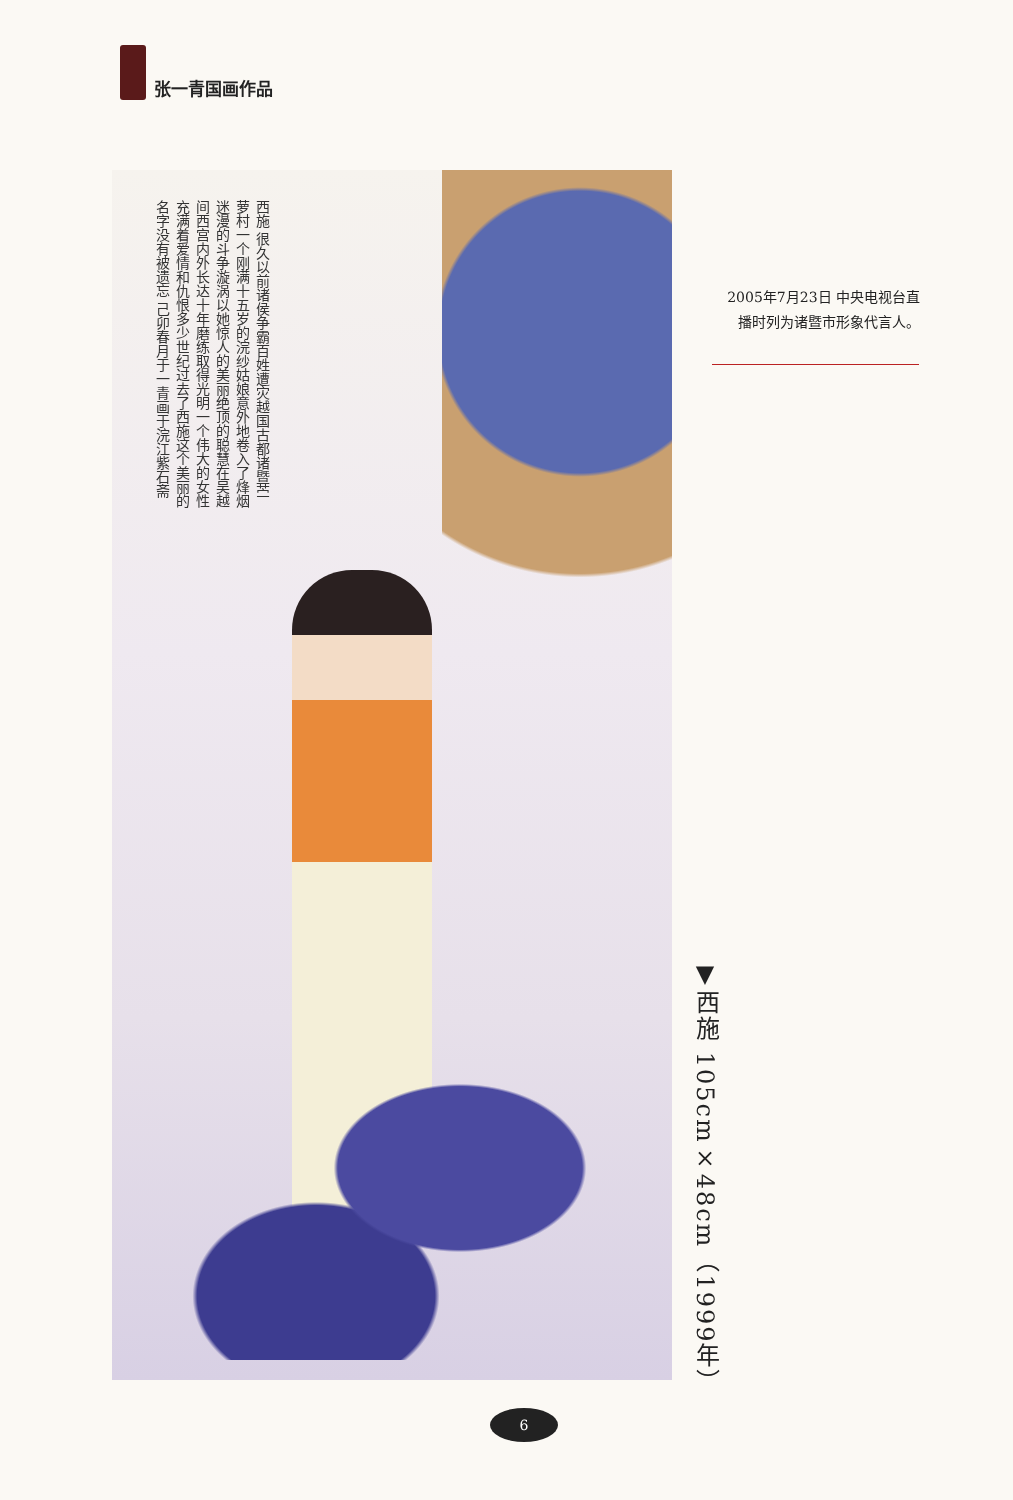张一青国画作品
西施 很久以前诸侯争霸百姓遭灾越国古都诸暨苎萝村一个刚满十五岁的浣纱姑娘意外地卷入了烽烟迷漫的斗争漩涡以她惊人的美丽绝顶的聪慧在吴越间西宫内外长达十年磨练取得光明一个伟大的女性充满着爱情和仇恨多少世纪过去了西施这个美丽的名字没有被遗忘 己卯春月于一青画于浣江紫石斋
2005年7月23日 中央电视台直播时列为诸暨市形象代言人。
▼西施 105cm×48cm（1999年）
6